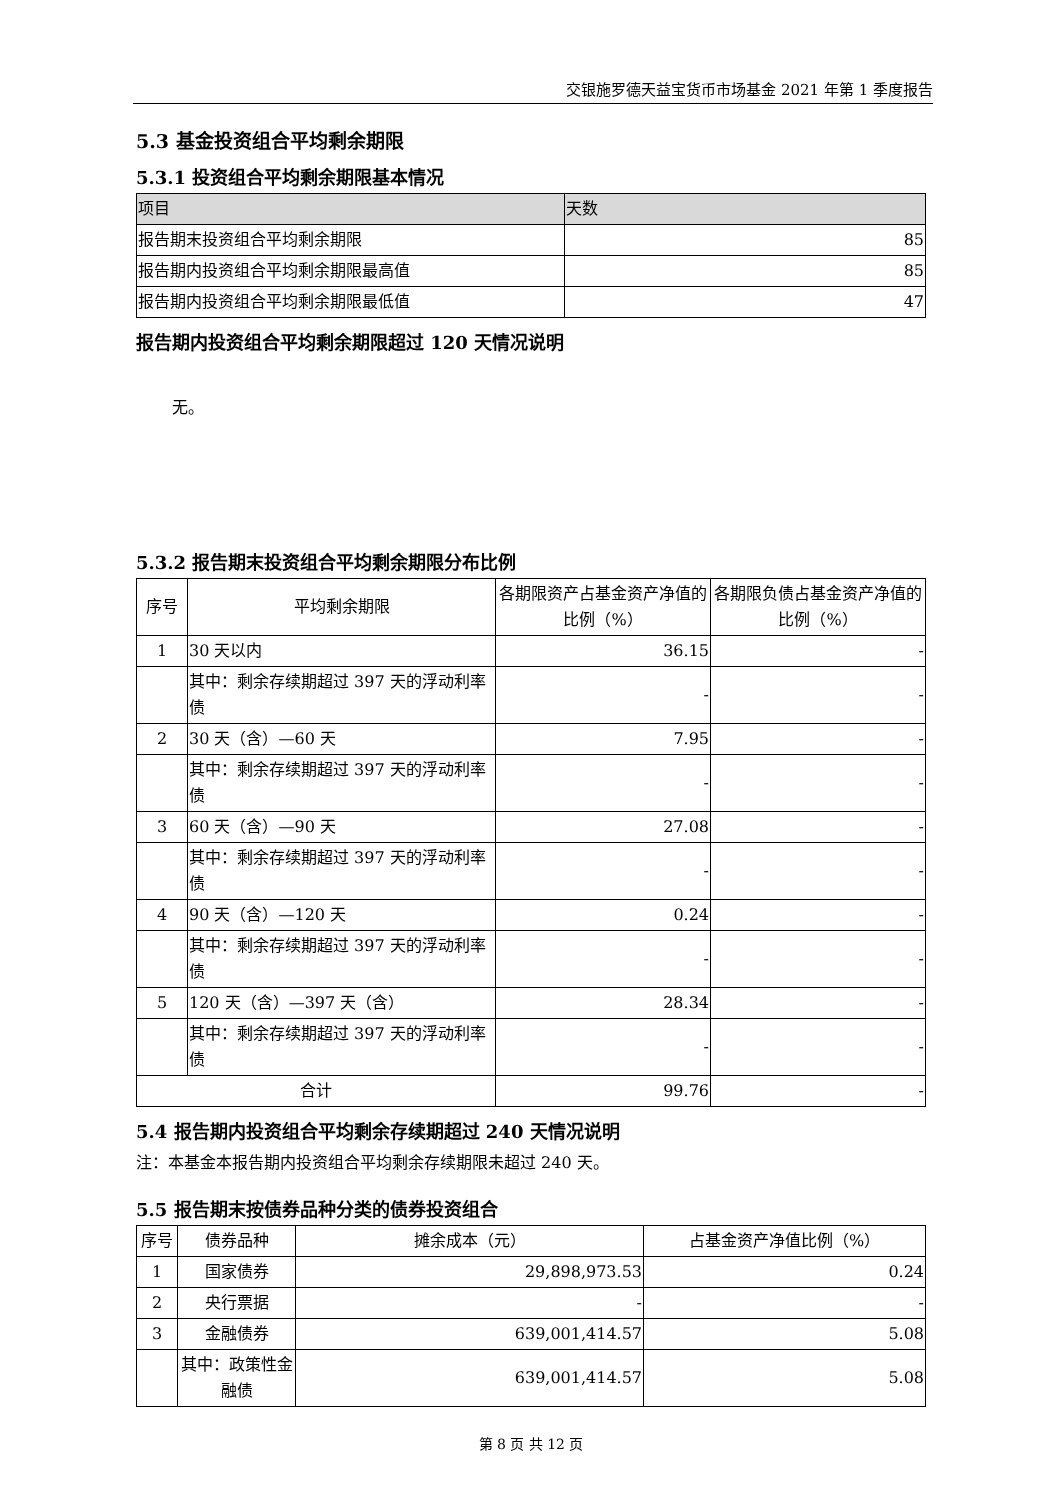交银施罗德天益宝货币市场基金 2021 年第 1 季度报告
5.3 基金投资组合平均剩余期限
5.3.1 投资组合平均剩余期限基本情况
| 项目 | 天数 |
| --- | --- |
| 报告期末投资组合平均剩余期限 | 85 |
| 报告期内投资组合平均剩余期限最高值 | 85 |
| 报告期内投资组合平均剩余期限最低值 | 47 |
报告期内投资组合平均剩余期限超过 120 天情况说明
无。
5.3.2 报告期末投资组合平均剩余期限分布比例
| 序号 | 平均剩余期限 | 各期限资产占基金资产净值的比例（%） | 各期限负债占基金资产净值的比例（%） |
| 1 | 30 天以内 | 36.15 | - |
| | 其中：剩余存续期超过 397 天的浮动利率债 | - | - |
| 2 | 30 天（含）—60 天 | 7.95 | - |
| | 其中：剩余存续期超过 397 天的浮动利率债 | - | - |
| 3 | 60 天（含）—90 天 | 27.08 | - |
| | 其中：剩余存续期超过 397 天的浮动利率债 | - | - |
| 4 | 90 天（含）—120 天 | 0.24 | - |
| | 其中：剩余存续期超过 397 天的浮动利率债 | - | - |
| 5 | 120 天（含）—397 天（含） | 28.34 | - |
| | 其中：剩余存续期超过 397 天的浮动利率债 | - | - |
| 合计 | | 99.76 | - |
5.4 报告期内投资组合平均剩余存续期超过 240 天情况说明
注：本基金本报告期内投资组合平均剩余存续期限未超过 240 天。
5.5 报告期末按债券品种分类的债券投资组合
| 序号 | 债券品种 | 摊余成本（元） | 占基金资产净值比例（%） |
| 1 | 国家债券 | 29,898,973.53 | 0.24 |
| 2 | 央行票据 | - | - |
| 3 | 金融债券 | 639,001,414.57 | 5.08 |
| | 其中：政策性金融债 | 639,001,414.57 | 5.08 |
第 8 页 共 12 页